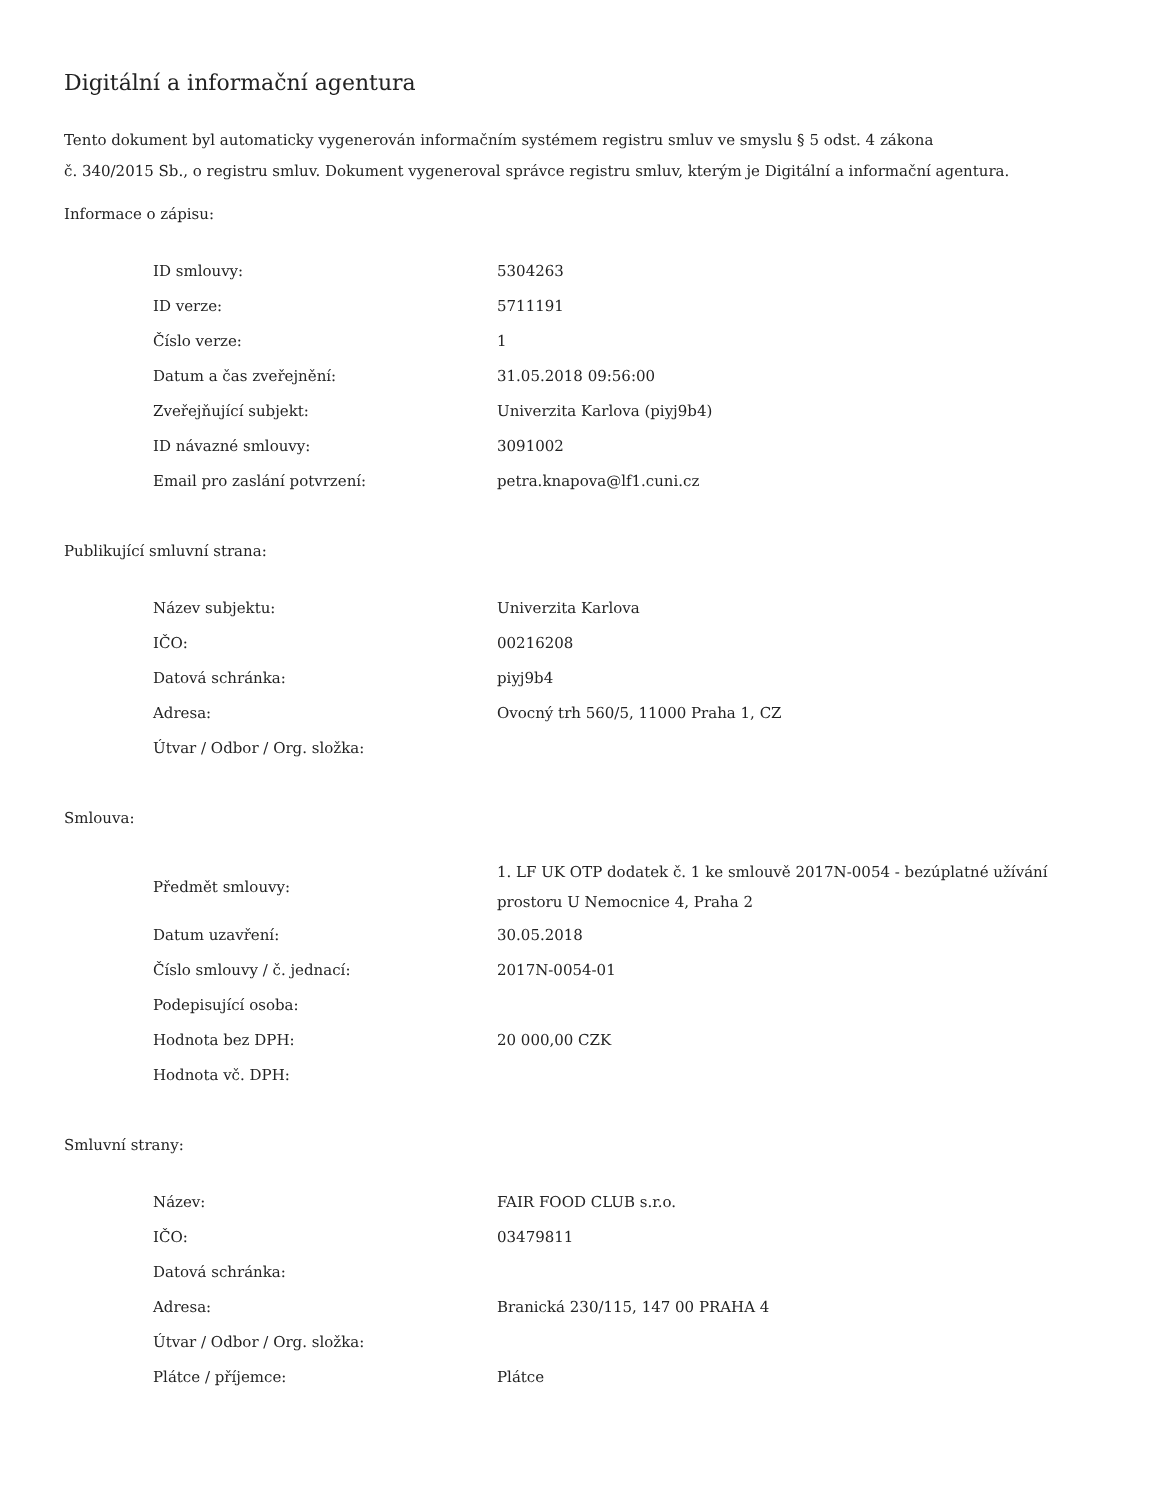Digitální a informační agentura
Tento dokument byl automaticky vygenerován informačním systémem registru smluv ve smyslu § 5 odst. 4 zákona
č. 340/2015 Sb., o registru smluv. Dokument vygeneroval správce registru smluv, kterým je Digitální a informační agentura.
Informace o zápisu:
| ID smlouvy: | 5304263 |
| ID verze: | 5711191 |
| Číslo verze: | 1 |
| Datum a čas zveřejnění: | 31.05.2018 09:56:00 |
| Zveřejňující subjekt: | Univerzita Karlova (piyj9b4) |
| ID návazné smlouvy: | 3091002 |
| Email pro zaslání potvrzení: | petra.knapova@lf1.cuni.cz |
Publikující smluvní strana:
| Název subjektu: | Univerzita Karlova |
| IČO: | 00216208 |
| Datová schránka: | piyj9b4 |
| Adresa: | Ovocný trh 560/5, 11000 Praha 1, CZ |
| Útvar / Odbor / Org. složka: | |
Smlouva:
| Předmět smlouvy: | 1. LF UK OTP dodatek č. 1 ke smlouvě 2017N-0054 - bezúplatné užívání prostoru U Nemocnice 4, Praha 2 |
| Datum uzavření: | 30.05.2018 |
| Číslo smlouvy / č. jednací: | 2017N-0054-01 |
| Podepisující osoba: | |
| Hodnota bez DPH: | 20 000,00 CZK |
| Hodnota vč. DPH: | |
Smluvní strany:
| Název: | FAIR FOOD CLUB s.r.o. |
| IČO: | 03479811 |
| Datová schránka: | |
| Adresa: | Branická 230/115, 147 00 PRAHA 4 |
| Útvar / Odbor / Org. složka: | |
| Plátce / příjemce: | Plátce |